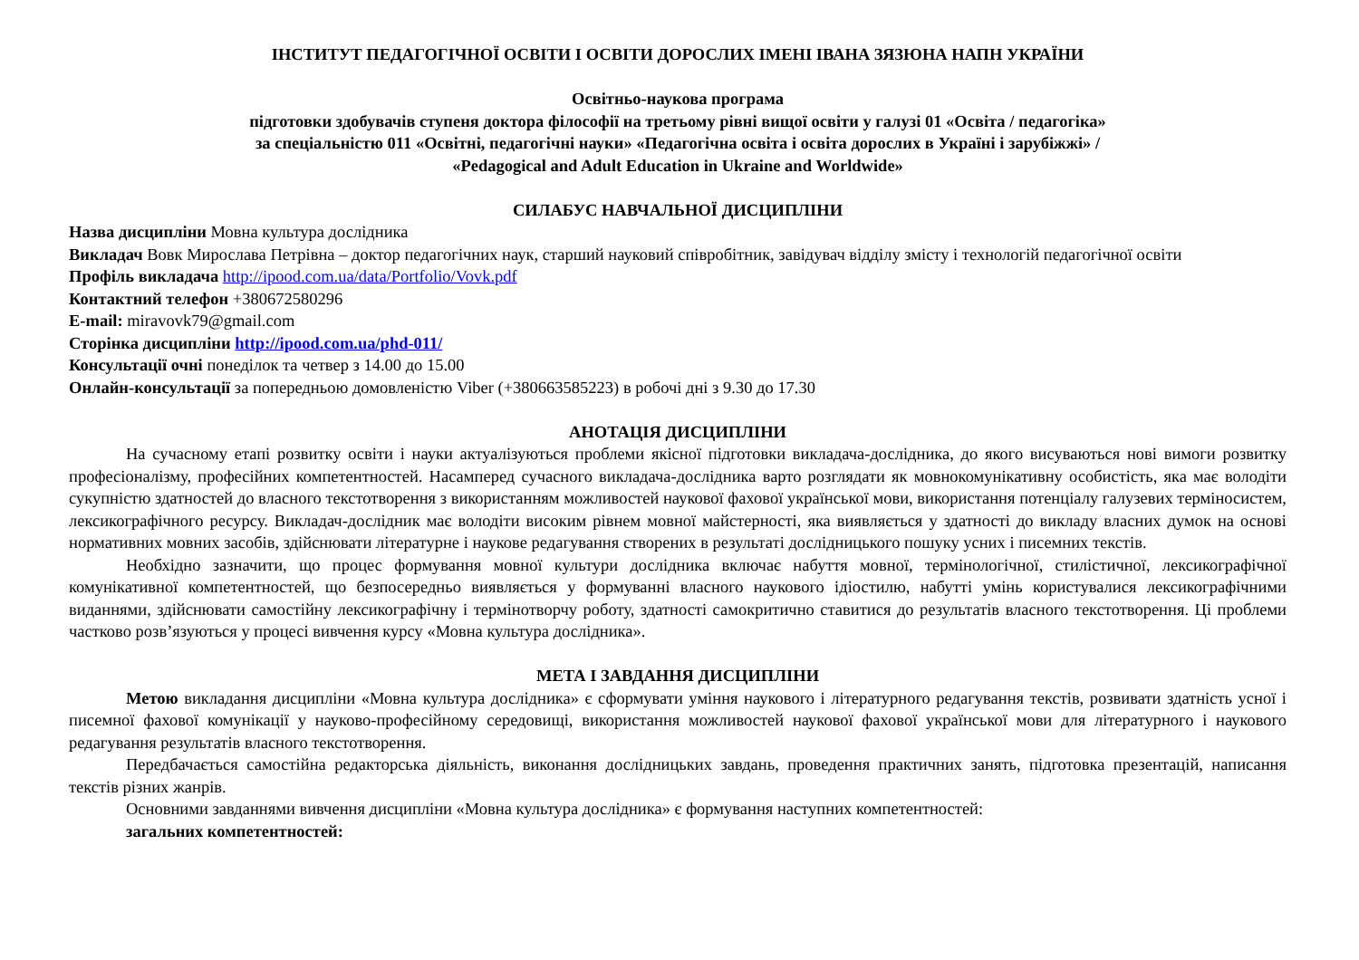ІНСТИТУТ ПЕДАГОГІЧНОЇ ОСВІТИ І ОСВІТИ ДОРОСЛИХ ІМЕНІ ІВАНА ЗЯЗЮНА НАПН УКРАЇНИ
Освітньо-наукова програма
підготовки здобувачів ступеня доктора філософії на третьому рівні вищої освіти у галузі 01 «Освіта / педагогіка»
за спеціальністю 011 «Освітні, педагогічні науки» «Педагогічна освіта і освіта дорослих в Україні і зарубіжжі» /
«Pedagogical and Adult Education in Ukraine and Worldwide»
СИЛАБУС НАВЧАЛЬНОЇ ДИСЦИПЛІНИ
Назва дисципліни Мовна культура дослідника
Викладач Вовк Мирослава Петрівна – доктор педагогічних наук, старший науковий співробітник, завідувач відділу змісту і технологій педагогічної освіти
Профіль викладача http://ipood.com.ua/data/Portfolio/Vovk.pdf
Контактний телефон +380672580296
E-mail: miravovk79@gmail.com
Сторінка дисципліни http://ipood.com.ua/phd-011/
Консультації очні понеділок та четвер з 14.00 до 15.00
Онлайн-консультації за попередньою домовленістю Viber (+380663585223) в робочі дні з 9.30 до 17.30
АНОТАЦІЯ ДИСЦИПЛІНИ
На сучасному етапі розвитку освіти і науки актуалізуються проблеми якісної підготовки викладача-дослідника, до якого висуваються нові вимоги розвитку професіоналізму, професійних компетентностей. Насамперед сучасного викладача-дослідника варто розглядати як мовнокомунікативну особистість, яка має володіти сукупністю здатностей до власного текстотворення з використанням можливостей наукової фахової української мови, використання потенціалу галузевих терміносистем, лексикографічного ресурсу. Викладач-дослідник має володіти високим рівнем мовної майстерності, яка виявляється у здатності до викладу власних думок на основі нормативних мовних засобів, здійснювати літературне і наукове редагування створених в результаті дослідницького пошуку усних і писемних текстів.
Необхідно зазначити, що процес формування мовної культури дослідника включає набуття мовної, термінологічної, стилістичної, лексикографічної комунікативної компетентностей, що безпосередньо виявляється у формуванні власного наукового ідіостилю, набутті умінь користувалися лексикографічними виданнями, здійснювати самостійну лексикографічну і термінотворчу роботу, здатності самокритично ставитися до результатів власного текстотворення. Ці проблеми частково розв’язуються у процесі вивчення курсу «Мовна культура дослідника».
МЕТА І ЗАВДАННЯ ДИСЦИПЛІНИ
Метою викладання дисципліни «Мовна культура дослідника» є сформувати уміння наукового і літературного редагування текстів, розвивати здатність усної і писемної фахової комунікації у науково-професійному середовищі, використання можливостей наукової фахової української мови для літературного і наукового редагування результатів власного текстотворення.
Передбачається самостійна редакторська діяльність, виконання дослідницьких завдань, проведення практичних занять, підготовка презентацій, написання текстів різних жанрів.
Основними завданнями вивчення дисципліни «Мовна культура дослідника» є формування наступних компетентностей:
загальних компетентностей: